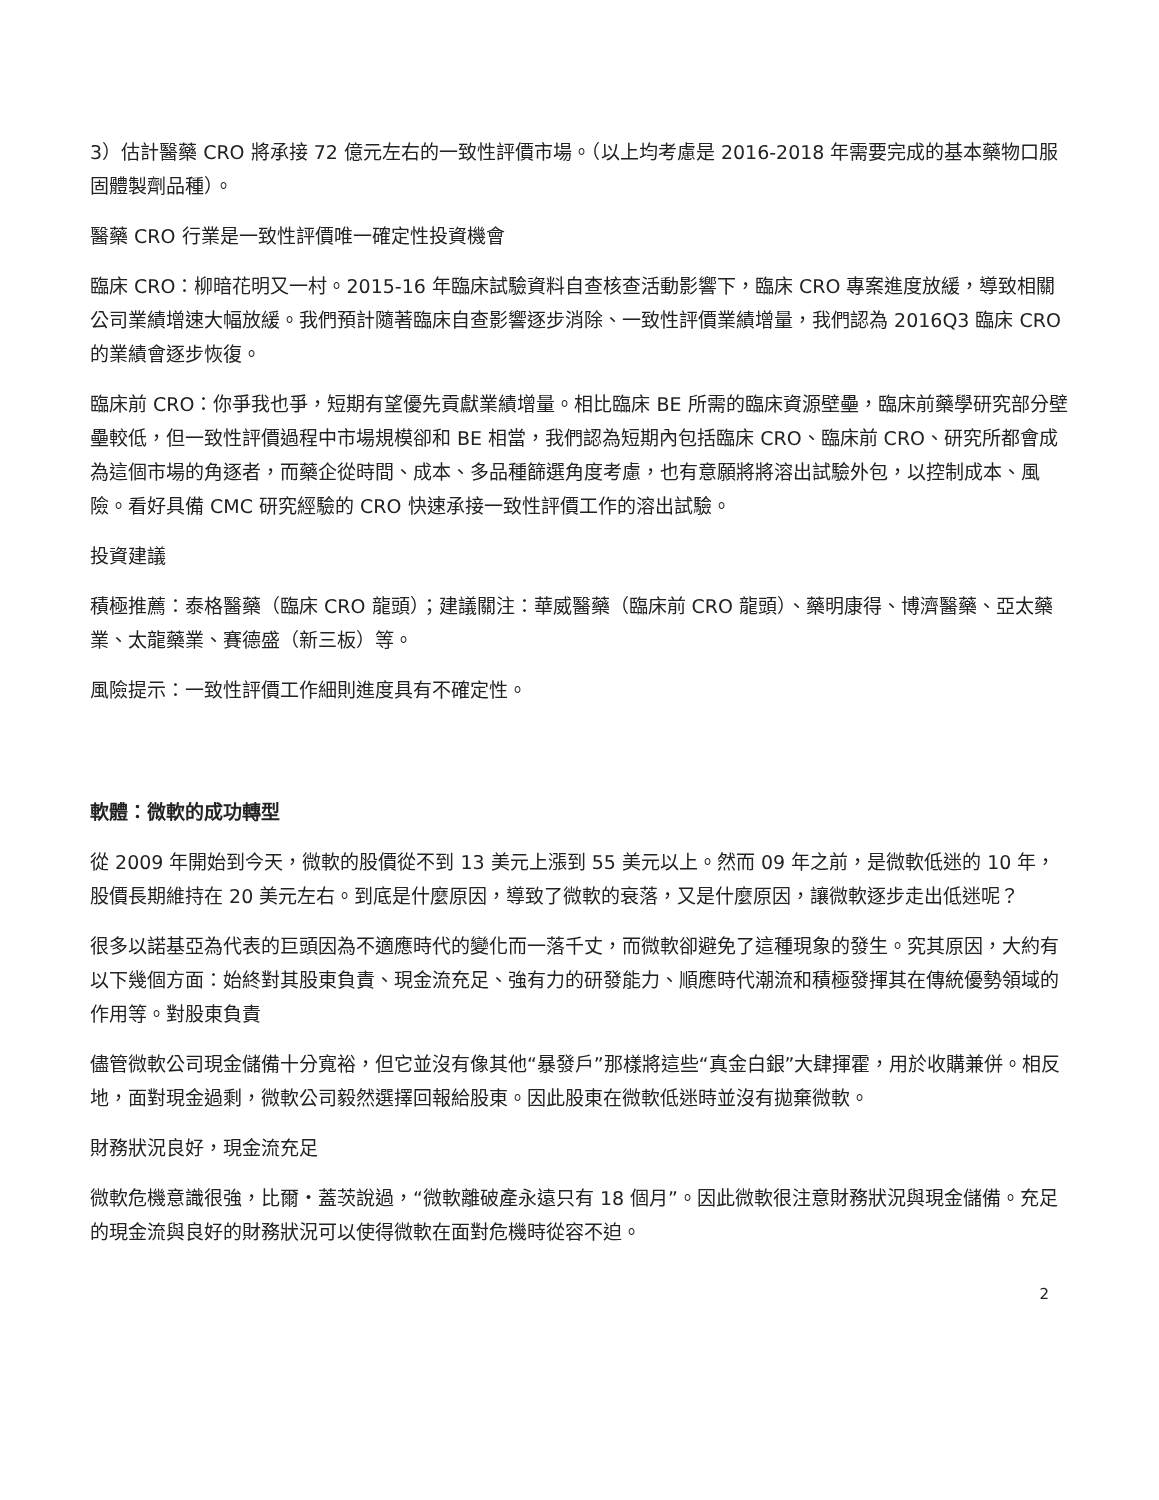3）估計醫藥 CRO 將承接 72 億元左右的一致性評價市場。（以上均考慮是 2016-2018 年需要完成的基本藥物口服固體製劑品種）。
醫藥 CRO 行業是一致性評價唯一確定性投資機會
臨床 CRO：柳暗花明又一村。2015-16 年臨床試驗資料自查核查活動影響下，臨床 CRO 專案進度放緩，導致相關公司業績增速大幅放緩。我們預計隨著臨床自查影響逐步消除、一致性評價業績增量，我們認為 2016Q3 臨床 CRO 的業績會逐步恢復。
臨床前 CRO：你爭我也爭，短期有望優先貢獻業績增量。相比臨床 BE 所需的臨床資源壁壘，臨床前藥學研究部分壁壘較低，但一致性評價過程中市場規模卻和 BE 相當，我們認為短期內包括臨床 CRO、臨床前 CRO、研究所都會成為這個市場的角逐者，而藥企從時間、成本、多品種篩選角度考慮，也有意願將將溶出試驗外包，以控制成本、風險。看好具備 CMC 研究經驗的 CRO 快速承接一致性評價工作的溶出試驗。
投資建議
積極推薦：泰格醫藥（臨床 CRO 龍頭）；建議關注：華威醫藥（臨床前 CRO 龍頭）、藥明康得、博濟醫藥、亞太藥業、太龍藥業、賽德盛（新三板）等。
風險提示：一致性評價工作細則進度具有不確定性。
軟體：微軟的成功轉型
從 2009 年開始到今天，微軟的股價從不到 13 美元上漲到 55 美元以上。然而 09 年之前，是微軟低迷的 10 年，股價長期維持在 20 美元左右。到底是什麼原因，導致了微軟的衰落，又是什麼原因，讓微軟逐步走出低迷呢？
很多以諾基亞為代表的巨頭因為不適應時代的變化而一落千丈，而微軟卻避免了這種現象的發生。究其原因，大約有以下幾個方面：始終對其股東負責、現金流充足、強有力的研發能力、順應時代潮流和積極發揮其在傳統優勢領域的作用等。對股東負責
儘管微軟公司現金儲備十分寬裕，但它並沒有像其他“暴發戶”那樣將這些“真金白銀”大肆揮霍，用於收購兼併。相反地，面對現金過剩，微軟公司毅然選擇回報給股東。因此股東在微軟低迷時並沒有拋棄微軟。
財務狀況良好，現金流充足
微軟危機意識很強，比爾・蓋茨說過，“微軟離破產永遠只有 18 個月”。因此微軟很注意財務狀況與現金儲備。充足的現金流與良好的財務狀況可以使得微軟在面對危機時從容不迫。
2